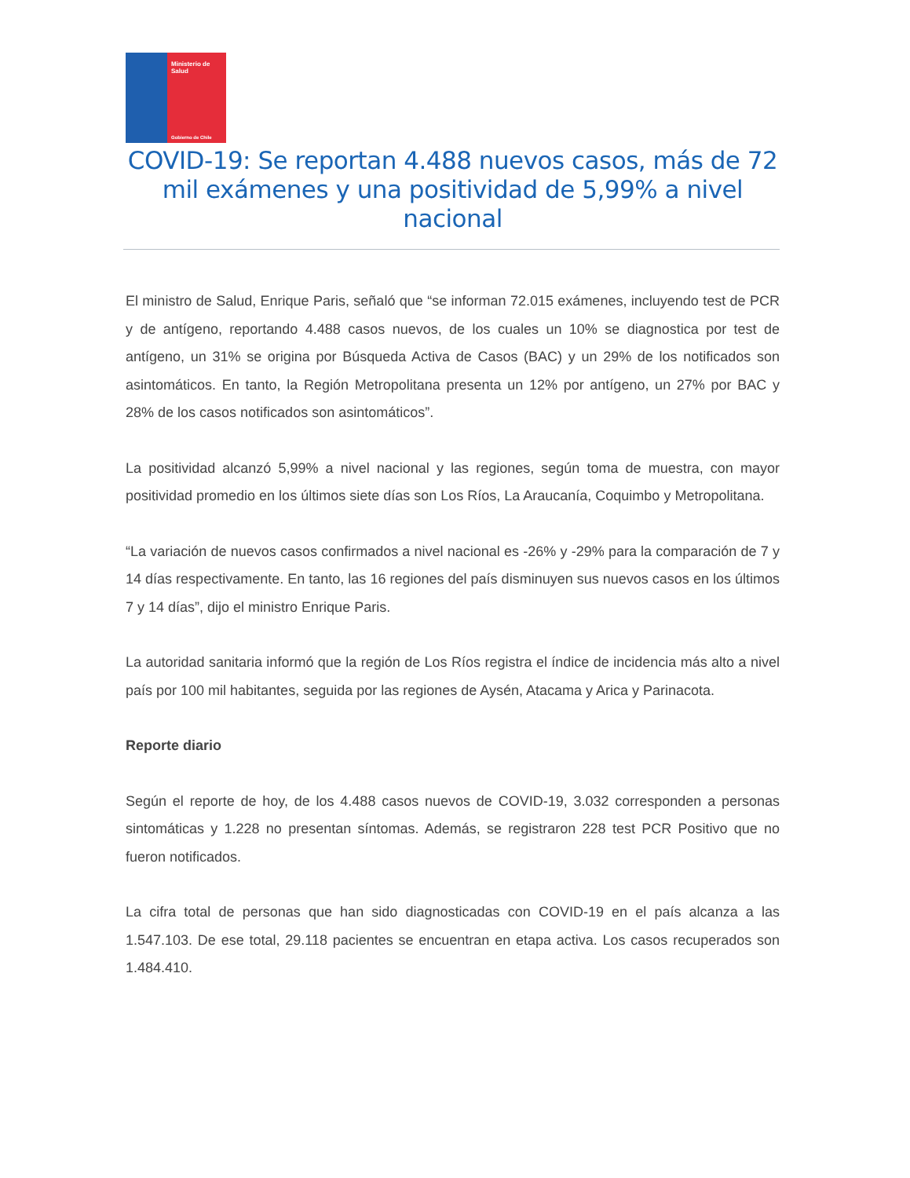Ministerio de
Salud
Gobierno de Chile
COVID-19: Se reportan 4.488 nuevos casos, más de 72 mil exámenes y una positividad de 5,99% a nivel nacional
El ministro de Salud, Enrique Paris, señaló que “se informan 72.015 exámenes, incluyendo test de PCR y de antígeno, reportando 4.488 casos nuevos, de los cuales un 10% se diagnostica por test de antígeno, un 31% se origina por Búsqueda Activa de Casos (BAC) y un 29% de los notificados son asintomáticos. En tanto, la Región Metropolitana presenta un 12% por antígeno, un 27% por BAC y 28% de los casos notificados son asintomáticos”.
La positividad alcanzó 5,99% a nivel nacional y las regiones, según toma de muestra, con mayor positividad promedio en los últimos siete días son Los Ríos, La Araucanía, Coquimbo y Metropolitana.
“La variación de nuevos casos confirmados a nivel nacional es -26% y -29% para la comparación de 7 y 14 días respectivamente. En tanto, las 16 regiones del país disminuyen sus nuevos casos en los últimos 7 y 14 días”, dijo el ministro Enrique Paris.
La autoridad sanitaria informó que la región de Los Ríos registra el índice de incidencia más alto a nivel país por 100 mil habitantes, seguida por las regiones de Aysén, Atacama y Arica y Parinacota.
Reporte diario
Según el reporte de hoy, de los 4.488 casos nuevos de COVID-19, 3.032 corresponden a personas sintomáticas y 1.228 no presentan síntomas. Además, se registraron 228 test PCR Positivo que no fueron notificados.
La cifra total de personas que han sido diagnosticadas con COVID-19 en el país alcanza a las 1.547.103. De ese total, 29.118 pacientes se encuentran en etapa activa. Los casos recuperados son 1.484.410.